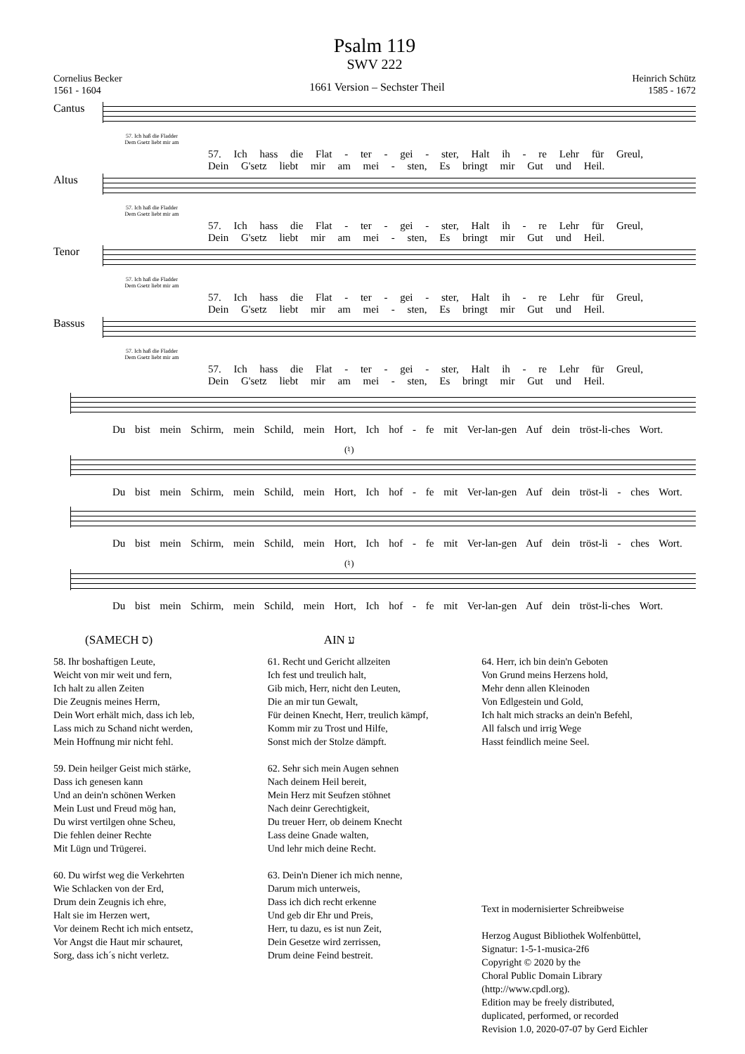Psalm 119
SWV 222
Cornelius Becker
1561 - 1604
1661 Version – Sechster Theil
Heinrich Schütz
1585 - 1672
Cantus
57. Ich haß die Fladder
Dem Gsetz liebt mir am
57. Ich hass die Flat - ter - gei - ster, Halt ih - re Lehr für Greul,
Dein G'setz liebt mir am mei - sten, Es bringt mir Gut und Heil.
Altus
57. Ich haß die Fladder
Dem Gsetz liebt mir am
57. Ich hass die Flat - ter - gei - ster, Halt ih - re Lehr für Greul,
Dein G'setz liebt mir am mei - sten, Es bringt mir Gut und Heil.
Tenor
57. Ich haß die Fladder
Dem Gsetz liebt mir am
57. Ich hass die Flat - ter - gei - ster, Halt ih - re Lehr für Greul,
Dein G'setz liebt mir am mei - sten, Es bringt mir Gut und Heil.
Bassus
57. Ich haß die Fladder
Dem Gsetz liebt mir am
57. Ich hass die Flat - ter - gei - ster, Halt ih - re Lehr für Greul,
Dein G'setz liebt mir am mei - sten, Es bringt mir Gut und Heil.
Du bist mein Schirm, mein Schild, mein Hort, Ich hof - fe mit Ver-lan-gen Auf dein tröst-li-ches Wort.
(♮)
Du bist mein Schirm, mein Schild, mein Hort, Ich hof - fe mit Ver-lan-gen Auf dein tröst-li - ches Wort.
Du bist mein Schirm, mein Schild, mein Hort, Ich hof - fe mit Ver-lan-gen Auf dein tröst-li - ches Wort.
(♮)
Du bist mein Schirm, mein Schild, mein Hort, Ich hof - fe mit Ver-lan-gen Auf dein tröst-li-ches Wort.
(SAMECH ס)
58. Ihr boshaftigen Leute,
Weicht von mir weit und fern,
Ich halt zu allen Zeiten
Die Zeugnis meines Herrn,
Dein Wort erhält mich, dass ich leb,
Lass mich zu Schand nicht werden,
Mein Hoffnung mir nicht fehl.
59. Dein heilger Geist mich stärke,
Dass ich genesen kann
Und an dein'n schönen Werken
Mein Lust und Freud mög han,
Du wirst vertilgen ohne Scheu,
Die fehlen deiner Rechte
Mit Lügn und Trügerei.
60. Du wirfst weg die Verkehrten
Wie Schlacken von der Erd,
Drum dein Zeugnis ich ehre,
Halt sie im Herzen wert,
Vor deinem Recht ich mich entsetz,
Vor Angst die Haut mir schauret,
Sorg, dass ich´s nicht verletz.
AIN ע
61. Recht und Gericht allzeiten
Ich fest und treulich halt,
Gib mich, Herr, nicht den Leuten,
Die an mir tun Gewalt,
Für deinen Knecht, Herr, treulich kämpf,
Komm mir zu Trost und Hilfe,
Sonst mich der Stolze dämpft.
62. Sehr sich mein Augen sehnen
Nach deinem Heil bereit,
Mein Herz mit Seufzen stöhnet
Nach deinr Gerechtigkeit,
Du treuer Herr, ob deinem Knecht
Lass deine Gnade walten,
Und lehr mich deine Recht.
63. Dein'n Diener ich mich nenne,
Darum mich unterweis,
Dass ich dich recht erkenne
Und geb dir Ehr und Preis,
Herr, tu dazu, es ist nun Zeit,
Dein Gesetze wird zerrissen,
Drum deine Feind bestreit.
64. Herr, ich bin dein'n Geboten
Von Grund meins Herzens hold,
Mehr denn allen Kleinoden
Von Edlgestein und Gold,
Ich halt mich stracks an dein'n Befehl,
All falsch und irrig Wege
Hasst feindlich meine Seel.
Text in modernisierter Schreibweise
Herzog August Bibliothek Wolfenbüttel,
Signatur: 1-5-1-musica-2f6
Copyright © 2020 by the
Choral Public Domain Library
(http://www.cpdl.org).
Edition may be freely distributed,
duplicated, performed, or recorded
Revision 1.0, 2020-07-07 by Gerd Eichler